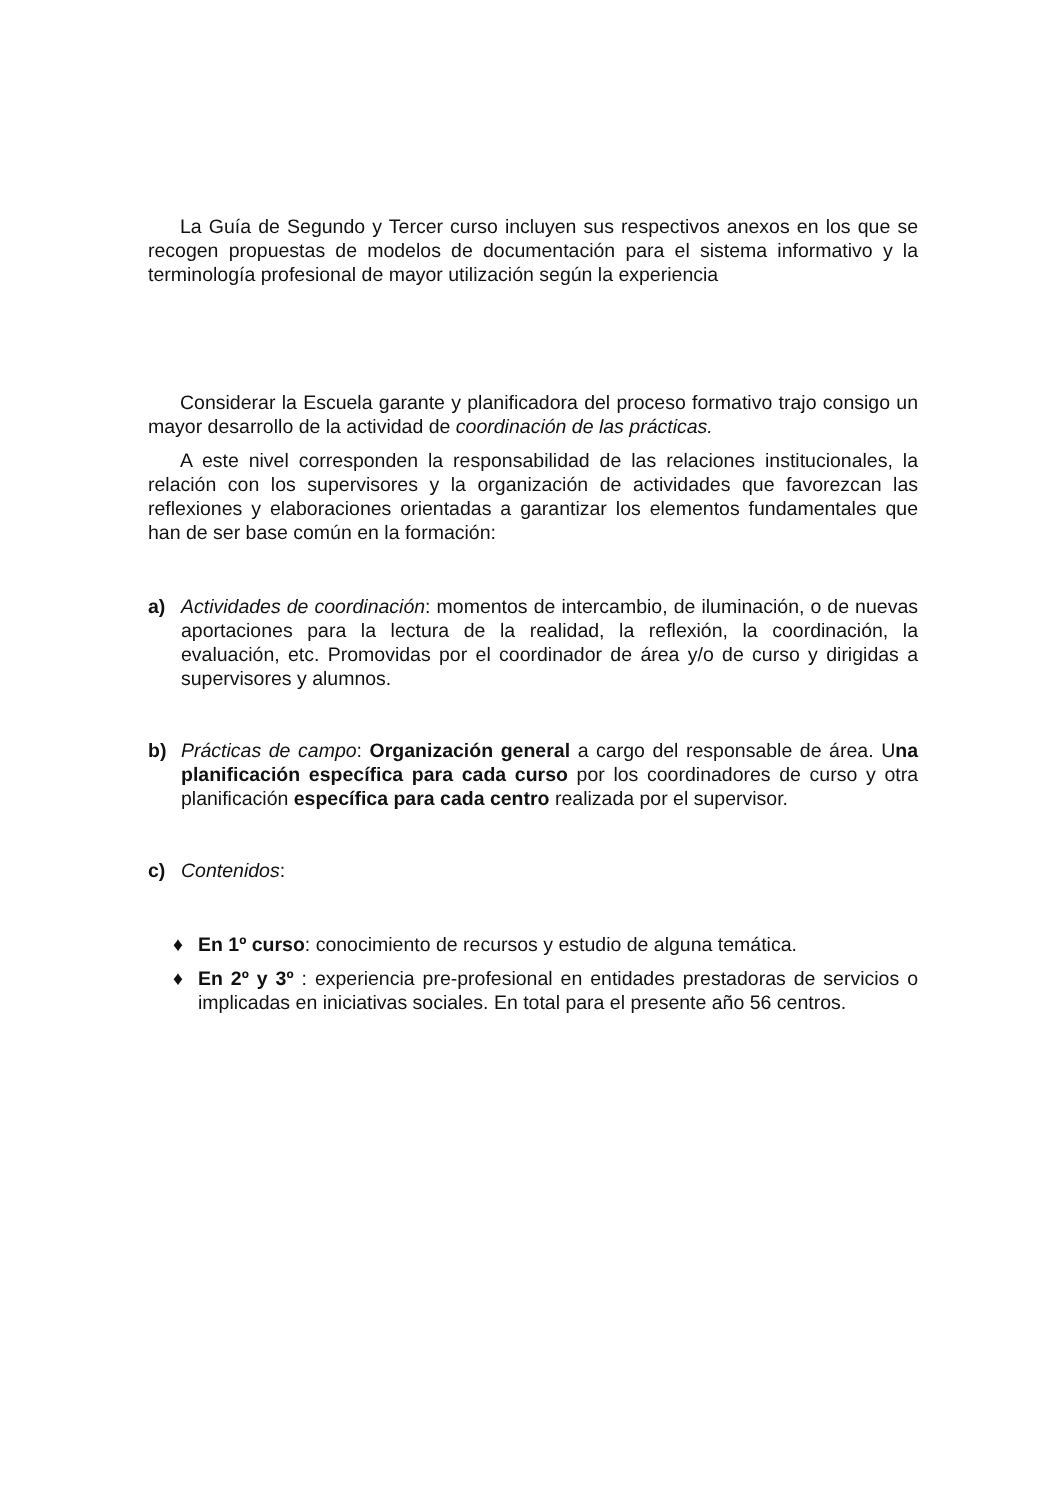La Guía de Segundo y Tercer curso incluyen sus respectivos anexos en los que se recogen propuestas de modelos de documentación para el sistema informativo y la terminología profesional de mayor utilización según la experiencia
Considerar la Escuela garante y planificadora del proceso formativo trajo consigo un mayor desarrollo de la actividad de coordinación de las prácticas.
A este nivel corresponden la responsabilidad de las relaciones institucionales, la relación con los supervisores y la organización de actividades que favorezcan las reflexiones y elaboraciones orientadas a garantizar los elementos fundamentales que han de ser base común en la formación:
a) Actividades de coordinación: momentos de intercambio, de iluminación, o de nuevas aportaciones para la lectura de la realidad, la reflexión, la coordinación, la evaluación, etc. Promovidas por el coordinador de área y/o de curso y dirigidas a supervisores y alumnos.
b) Prácticas de campo: Organización general a cargo del responsable de área. Una planificación específica para cada curso por los coordinadores de curso y otra planificación específica para cada centro realizada por el supervisor.
c) Contenidos:
♦ En 1º curso: conocimiento de recursos y estudio de alguna temática.
♦ En 2º y 3º : experiencia pre-profesional en entidades prestadoras de servicios o implicadas en iniciativas sociales. En total para el presente año 56 centros.